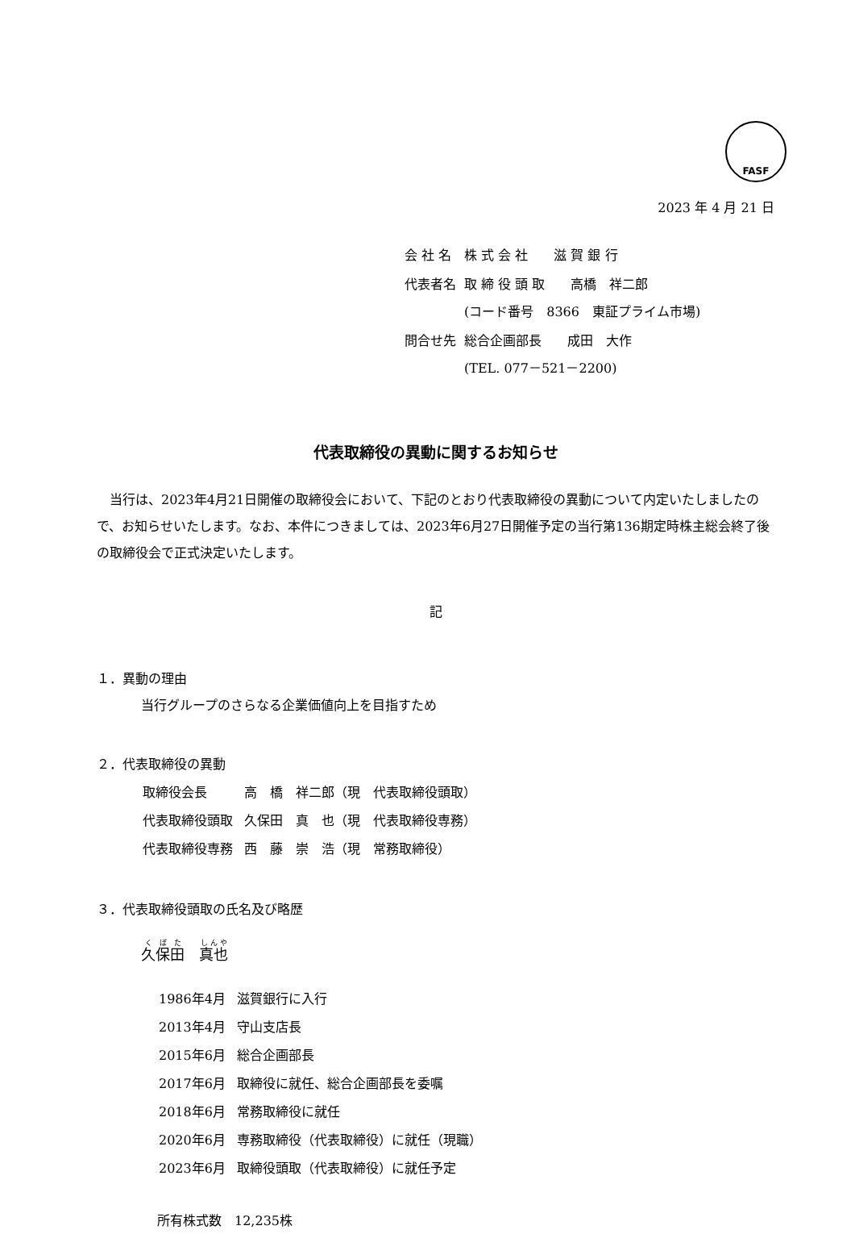FASF
2023 年 4 月 21 日
| 会 社 名 | 株 式 会 社 滋 賀 銀 行 |
| 代表者名 | 取 締 役 頭 取 高橋 祥二郎 (コード番号 8366 東証プライム市場) |
| 問合せ先 | 総合企画部長 成田 大作 (TEL. 077－521－2200) |
代表取締役の異動に関するお知らせ
　当行は、2023年4月21日開催の取締役会において、下記のとおり代表取締役の異動について内定いたしましたので、お知らせいたします。なお、本件につきましては、2023年6月27日開催予定の当行第136期定時株主総会終了後の取締役会で正式決定いたします。
記
１．異動の理由
当行グループのさらなる企業価値向上を目指すため
２．代表取締役の異動
| 取締役会長 | 高 橋 祥二郎（現 代表取締役頭取） |
| 代表取締役頭取 | 久保田 真 也（現 代表取締役専務） |
| 代表取締役専務 | 西 藤 崇 浩（現 常務取締役） |
３．代表取締役頭取の氏名及び略歴
久保田　真也
| 1986年4月 | 滋賀銀行に入行 |
| 2013年4月 | 守山支店長 |
| 2015年6月 | 総合企画部長 |
| 2017年6月 | 取締役に就任、総合企画部長を委嘱 |
| 2018年6月 | 常務取締役に就任 |
| 2020年6月 | 専務取締役（代表取締役）に就任（現職） |
| 2023年6月 | 取締役頭取（代表取締役）に就任予定 |
所有株式数　12,235株